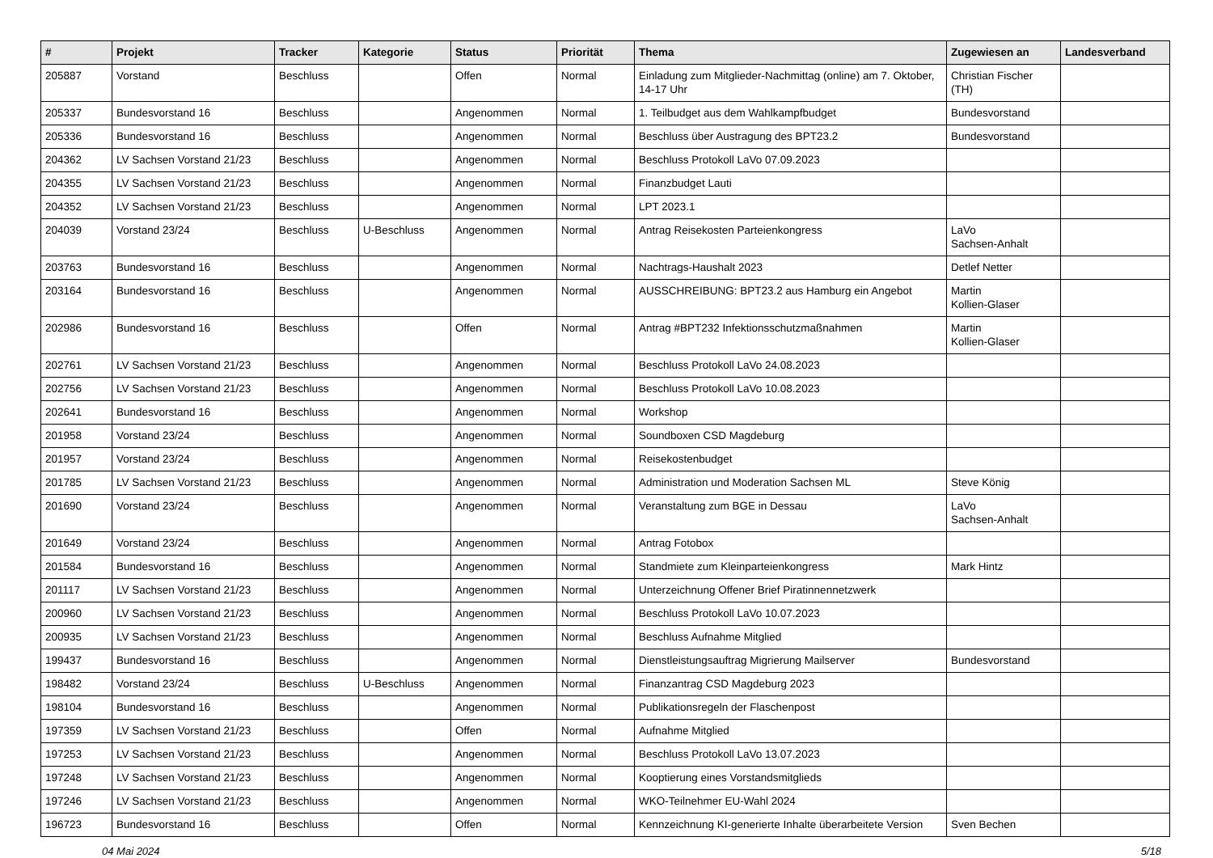| # | Projekt | Tracker | Kategorie | Status | Priorität | Thema | Zugewiesen an | Landesverband |
| --- | --- | --- | --- | --- | --- | --- | --- | --- |
| 205887 | Vorstand | Beschluss | | Offen | Normal | Einladung zum Mitglieder-Nachmittag (online) am 7. Oktober, 14-17 Uhr | Christian Fischer (TH) | |
| 205337 | Bundesvorstand 16 | Beschluss | | Angenommen | Normal | 1. Teilbudget aus dem Wahlkampfbudget | Bundesvorstand | |
| 205336 | Bundesvorstand 16 | Beschluss | | Angenommen | Normal | Beschluss über Austragung des BPT23.2 | Bundesvorstand | |
| 204362 | LV Sachsen Vorstand 21/23 | Beschluss | | Angenommen | Normal | Beschluss Protokoll LaVo 07.09.2023 | | |
| 204355 | LV Sachsen Vorstand 21/23 | Beschluss | | Angenommen | Normal | Finanzbudget Lauti | | |
| 204352 | LV Sachsen Vorstand 21/23 | Beschluss | | Angenommen | Normal | LPT 2023.1 | | |
| 204039 | Vorstand 23/24 | Beschluss | U-Beschluss | Angenommen | Normal | Antrag Reisekosten Parteienkongress | LaVo Sachsen-Anhalt | |
| 203763 | Bundesvorstand 16 | Beschluss | | Angenommen | Normal | Nachtrags-Haushalt 2023 | Detlef Netter | |
| 203164 | Bundesvorstand 16 | Beschluss | | Angenommen | Normal | AUSSCHREIBUNG: BPT23.2 aus Hamburg ein Angebot | Martin Kollien-Glaser | |
| 202986 | Bundesvorstand 16 | Beschluss | | Offen | Normal | Antrag #BPT232 Infektionsschutzmaßnahmen | Martin Kollien-Glaser | |
| 202761 | LV Sachsen Vorstand 21/23 | Beschluss | | Angenommen | Normal | Beschluss Protokoll LaVo 24.08.2023 | | |
| 202756 | LV Sachsen Vorstand 21/23 | Beschluss | | Angenommen | Normal | Beschluss Protokoll LaVo 10.08.2023 | | |
| 202641 | Bundesvorstand 16 | Beschluss | | Angenommen | Normal | Workshop | | |
| 201958 | Vorstand 23/24 | Beschluss | | Angenommen | Normal | Soundboxen CSD Magdeburg | | |
| 201957 | Vorstand 23/24 | Beschluss | | Angenommen | Normal | Reisekostenbudget | | |
| 201785 | LV Sachsen Vorstand 21/23 | Beschluss | | Angenommen | Normal | Administration und Moderation Sachsen ML | Steve König | |
| 201690 | Vorstand 23/24 | Beschluss | | Angenommen | Normal | Veranstaltung zum BGE in Dessau | LaVo Sachsen-Anhalt | |
| 201649 | Vorstand 23/24 | Beschluss | | Angenommen | Normal | Antrag Fotobox | | |
| 201584 | Bundesvorstand 16 | Beschluss | | Angenommen | Normal | Standmiete zum Kleinparteienkongress | Mark Hintz | |
| 201117 | LV Sachsen Vorstand 21/23 | Beschluss | | Angenommen | Normal | Unterzeichnung Offener Brief Piratinnennetzwerk | | |
| 200960 | LV Sachsen Vorstand 21/23 | Beschluss | | Angenommen | Normal | Beschluss Protokoll LaVo 10.07.2023 | | |
| 200935 | LV Sachsen Vorstand 21/23 | Beschluss | | Angenommen | Normal | Beschluss Aufnahme Mitglied | | |
| 199437 | Bundesvorstand 16 | Beschluss | | Angenommen | Normal | Dienstleistungsauftrag Migrierung Mailserver | Bundesvorstand | |
| 198482 | Vorstand 23/24 | Beschluss | U-Beschluss | Angenommen | Normal | Finanzantrag CSD Magdeburg 2023 | | |
| 198104 | Bundesvorstand 16 | Beschluss | | Angenommen | Normal | Publikationsregeln der Flaschenpost | | |
| 197359 | LV Sachsen Vorstand 21/23 | Beschluss | | Offen | Normal | Aufnahme Mitglied | | |
| 197253 | LV Sachsen Vorstand 21/23 | Beschluss | | Angenommen | Normal | Beschluss Protokoll LaVo 13.07.2023 | | |
| 197248 | LV Sachsen Vorstand 21/23 | Beschluss | | Angenommen | Normal | Kooptierung eines Vorstandsmitglieds | | |
| 197246 | LV Sachsen Vorstand 21/23 | Beschluss | | Angenommen | Normal | WKO-Teilnehmer EU-Wahl 2024 | | |
| 196723 | Bundesvorstand 16 | Beschluss | | Offen | Normal | Kennzeichnung KI-generierte Inhalte überarbeitete Version | Sven Bechen | |
04 Mai 2024 5/18